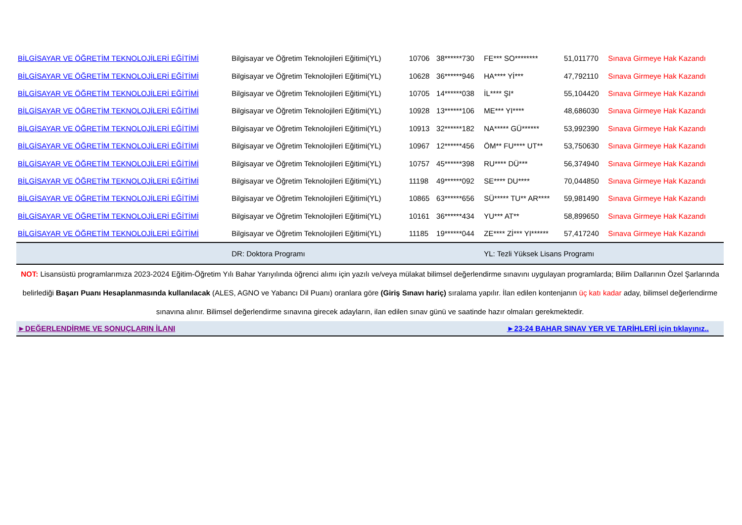| BİLGİSAYAR VE ÖĞRETİM TEKNOLOJİLERİ EĞİTİMİ | Bilgisayar ve Öğretim Teknolojileri Eğitimi(YL) | 10706 | 38******730 | FE*** SO******** | 51,011770 | Sınava Girmeye Hak Kazandı |
| BİLGİSAYAR VE ÖĞRETİM TEKNOLOJİLERİ EĞİTİMİ | Bilgisayar ve Öğretim Teknolojileri Eğitimi(YL) | 10628 | 36******946 | HA**** Yİ*** | 47,792110 | Sınava Girmeye Hak Kazandı |
| BİLGİSAYAR VE ÖĞRETİM TEKNOLOJİLERİ EĞİTİMİ | Bilgisayar ve Öğretim Teknolojileri Eğitimi(YL) | 10705 | 14******038 | İL**** ŞI* | 55,104420 | Sınava Girmeye Hak Kazandı |
| BİLGİSAYAR VE ÖĞRETİM TEKNOLOJİLERİ EĞİTİMİ | Bilgisayar ve Öğretim Teknolojileri Eğitimi(YL) | 10928 | 13******106 | ME*** YI**** | 48,686030 | Sınava Girmeye Hak Kazandı |
| BİLGİSAYAR VE ÖĞRETİM TEKNOLOJİLERİ EĞİTİMİ | Bilgisayar ve Öğretim Teknolojileri Eğitimi(YL) | 10913 | 32******182 | NA***** GÜ****** | 53,992390 | Sınava Girmeye Hak Kazandı |
| BİLGİSAYAR VE ÖĞRETİM TEKNOLOJİLERİ EĞİTİMİ | Bilgisayar ve Öğretim Teknolojileri Eğitimi(YL) | 10967 | 12******456 | ÖM** FU**** UT** | 53,750630 | Sınava Girmeye Hak Kazandı |
| BİLGİSAYAR VE ÖĞRETİM TEKNOLOJİLERİ EĞİTİMİ | Bilgisayar ve Öğretim Teknolojileri Eğitimi(YL) | 10757 | 45******398 | RU**** DÜ*** | 56,374940 | Sınava Girmeye Hak Kazandı |
| BİLGİSAYAR VE ÖĞRETİM TEKNOLOJİLERİ EĞİTİMİ | Bilgisayar ve Öğretim Teknolojileri Eğitimi(YL) | 11198 | 49******092 | SE**** DU**** | 70,044850 | Sınava Girmeye Hak Kazandı |
| BİLGİSAYAR VE ÖĞRETİM TEKNOLOJİLERİ EĞİTİMİ | Bilgisayar ve Öğretim Teknolojileri Eğitimi(YL) | 10865 | 63******656 | SÜ***** TU** AR**** | 59,981490 | Sınava Girmeye Hak Kazandı |
| BİLGİSAYAR VE ÖĞRETİM TEKNOLOJİLERİ EĞİTİMİ | Bilgisayar ve Öğretim Teknolojileri Eğitimi(YL) | 10161 | 36******434 | YU*** AT** | 58,899650 | Sınava Girmeye Hak Kazandı |
| BİLGİSAYAR VE ÖĞRETİM TEKNOLOJİLERİ EĞİTİMİ | Bilgisayar ve Öğretim Teknolojileri Eğitimi(YL) | 11185 | 19******044 | ZE**** Zİ*** YI****** | 57,417240 | Sınava Girmeye Hak Kazandı |
| | DR: Doktora Programı | | | YL: Tezli Yüksek Lisans Programı | | |
NOT: Lisansüstü programlarımıza 2023-2024 Eğitim-Öğretim Yılı Bahar Yarıyılında öğrenci alımı için yazılı ve/veya mülakat bilimsel değerlendirme sınavını uygulayan programlarda; Bilim Dallarının Özel Şarlarında belirlediği Başarı Puanı Hesaplanmasında kullanılacak (ALES, AGNO ve Yabancı Dil Puanı) oranlara göre (Giriş Sınavı hariç) sıralama yapılır. İlan edilen kontenjanın üç katı kadar aday, bilimsel değerlendirme sınavına alınır. Bilimsel değerlendirme sınavına girecek adayların, ilan edilen sınav günü ve saatinde hazır olmaları gerekmektedir.
►DEĞERLENDİRME VE SONUÇLARIN İLANI ►23-24 BAHAR SINAV YER VE TARİHLERİ için tıklayınız..